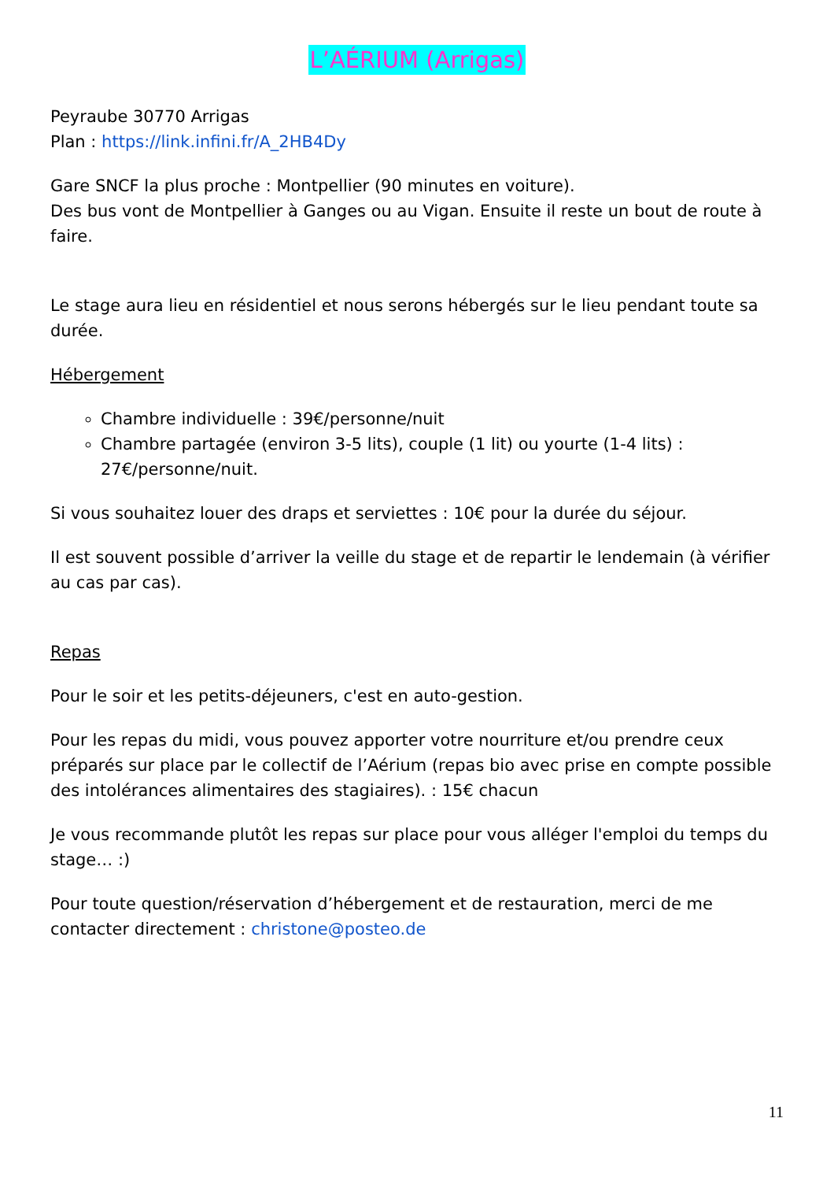L’AÉRIUM (Arrigas)
Peyraube 30770 Arrigas
Plan : https://link.infini.fr/A_2HB4Dy
Gare SNCF la plus proche : Montpellier (90 minutes en voiture).
Des bus vont de Montpellier à Ganges ou au Vigan. Ensuite il reste un bout de route à faire.
Le stage aura lieu en résidentiel et nous serons hébergés sur le lieu pendant toute sa durée.
Hébergement
Chambre individuelle : 39€/personne/nuit
Chambre partagée (environ 3-5 lits), couple (1 lit) ou yourte (1-4 lits) : 27€/personne/nuit.
Si vous souhaitez louer des draps et serviettes : 10€ pour la durée du séjour.
Il est souvent possible d’arriver la veille du stage et de repartir le lendemain (à vérifier au cas par cas).
Repas
Pour le soir et les petits-déjeuners, c'est en auto-gestion.
Pour les repas du midi, vous pouvez apporter votre nourriture et/ou prendre ceux préparés sur place par le collectif de l’Aérium (repas bio avec prise en compte possible des intolérances alimentaires des stagiaires). : 15€ chacun
Je vous recommande plutôt les repas sur place pour vous alléger l'emploi du temps du stage… :)
Pour toute question/réservation d’hébergement et de restauration, merci de me contacter directement : christone@posteo.de
11